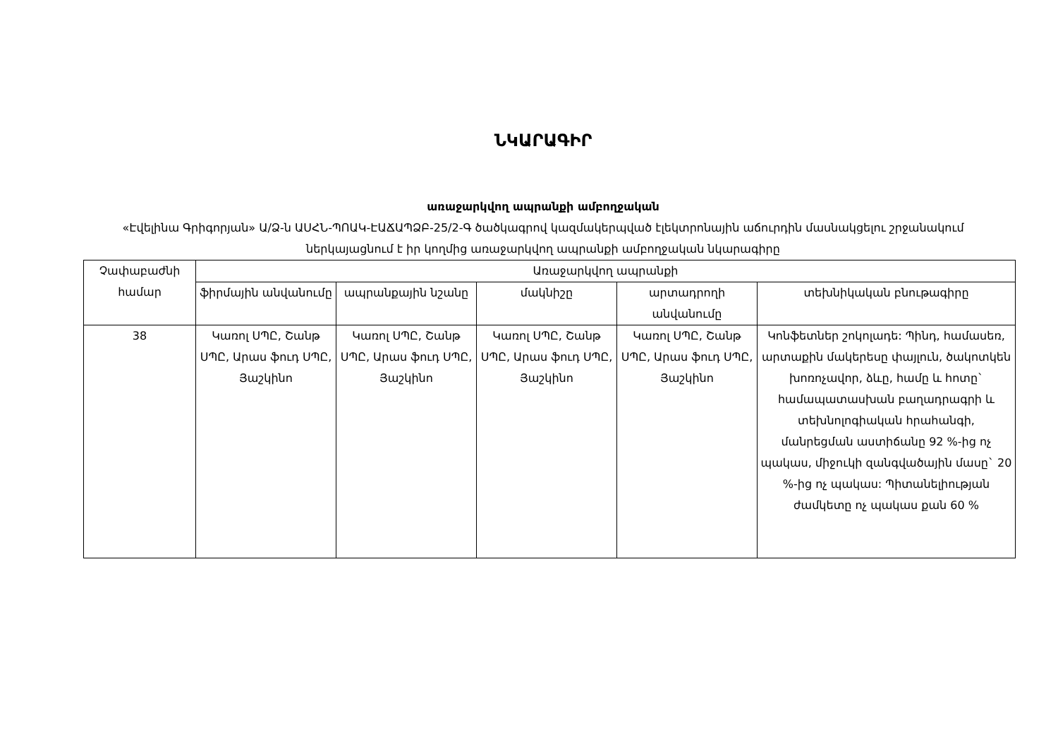ՆԿԱՐԱԳԻՐ
առաջարկվող ապրանքի ամբողջական
«Էվելինա Գրիգորյան» Ա/Ձ-ն ԱՍՀՆ-ՊՈԱԿ-ԷԱՃԱՊՁԲ-25/2-Գ ծածկագրով կազմակերպված էլեկտրոնային աճուրդին մասնակցելու շրջանակում ներկայացնում է իր կողմից առաջարկվող ապրանքի ամբողջական նկարագիրը
| Չափաբաժնի համար | Առաջարկվող ապրանքի | | | | |
| --- | --- | --- | --- | --- | --- |
| | ֆիրմային անվանումը | ապրանքային նշանը | մակնիշը | արտադրողի անվանումը | տեխնիկական բնութագիրը |
| 38 | Կառոլ ՍՊԸ, Շանթ ՍՊԸ, Արաս ֆուդ ՍՊԸ, Յաշկինո | Կառոլ ՍՊԸ, Շանթ ՍՊԸ, Արաս ֆուդ ՍՊԸ, Յաշկինո | Կառոլ ՍՊԸ, Շանթ ՍՊԸ, Արաս ֆուդ ՍՊԸ, Յաշկինո | Կառոլ ՍՊԸ, Շանթ ՍՊԸ, Արաս ֆուդ ՍՊԸ, Յաշկինո | Կոնֆետներ շոկոլադե: Պինդ, համասեռ, արտաքին մակերեսը փայլուն, ծակոտկեն խոռոչավոր, ձևը, համը և հոտը` համապատասխան բաղադրագրի և տեխնոլոգիական հրահանգի, մանրեցման աստիճանը 92 %-ից ոչ պակաս, միջուկի զանգվածային մասը` 20 %-ից ոչ պակաս: Պիտանելիության ժամկետը ոչ պակաս քան 60 % |